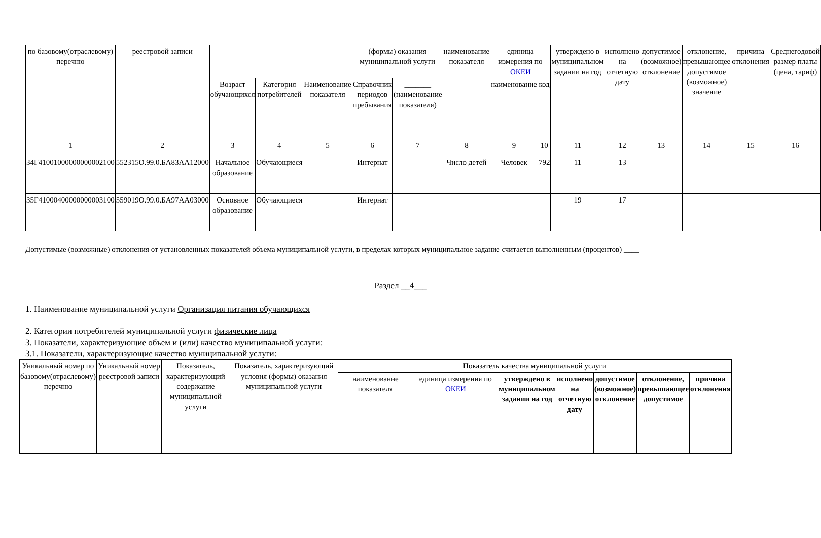| по базовому(отраслевому) перечню | реестровой записи | | | | (формы) оказания муниципальной услуги | | наименование показателя | единица измерения по ОКЕИ | | утверждено в муниципальном задании на год | исполнено на отчетную дату | допустимое (возможное) отклонение | отклонение, превышающее допустимое (возможное) значение | причина отклонения | Среднегодовой размер платы (цена, тариф) |
| --- | --- | --- | --- | --- | --- | --- | --- | --- | --- | --- | --- | --- | --- | --- | --- |
| | | Возраст обучающихся | Категория потребителей | Наименование показателя | Справочник периодов пребывания | _______ (наименование показателя) | | наименование | код | | | | | | |
| 1 | 2 | 3 | 4 | 5 | 6 | 7 | 8 | 9 | 10 | 11 | 12 | 13 | 14 | 15 | 16 |
| 34Г41001000000000002100 | 552315О.99.0.БА83АА12000 | Начальное образование | Обучающиеся | | Интернат | | Число детей | Человек | 792 | 11 | 13 | | | | |
| 35Г41000400000000003100 | 559019О.99.0.БА97АА03000 | Основное образование | Обучающиеся | | Интернат | | | | | 19 | 17 | | | | |
Допустимые (возможные) отклонения от установленных показателей объема муниципальной услуги, в пределах которых муниципальное задание считается выполненным (процентов) ____
Раздел __4___
1. Наименование муниципальной услуги Организация питания обучающихся
2. Категории потребителей муниципальной услуги физические лица
3. Показатели, характеризующие объем и (или) качество муниципальной услуги:
3.1. Показатели, характеризующие качество муниципальной услуги:
| Уникальный номер по базовому(отраслевому) перечню | Уникальный номер реестровой записи | Показатель, характеризующий содержание муниципальной услуги | Показатель, характеризующий условия (формы) оказания муниципальной услуги | Показатель качества муниципальной услуги | | | | | | |
| --- | --- | --- | --- | --- | --- | --- | --- | --- | --- | --- |
| | | | | наименование показателя | единица измерения по ОКЕИ | утверждено в муниципальном задании на год | исполнено на отчетную дату | допустимое (возможное) отклонение | отклонение, превышающее допустимое | причина отклонения |